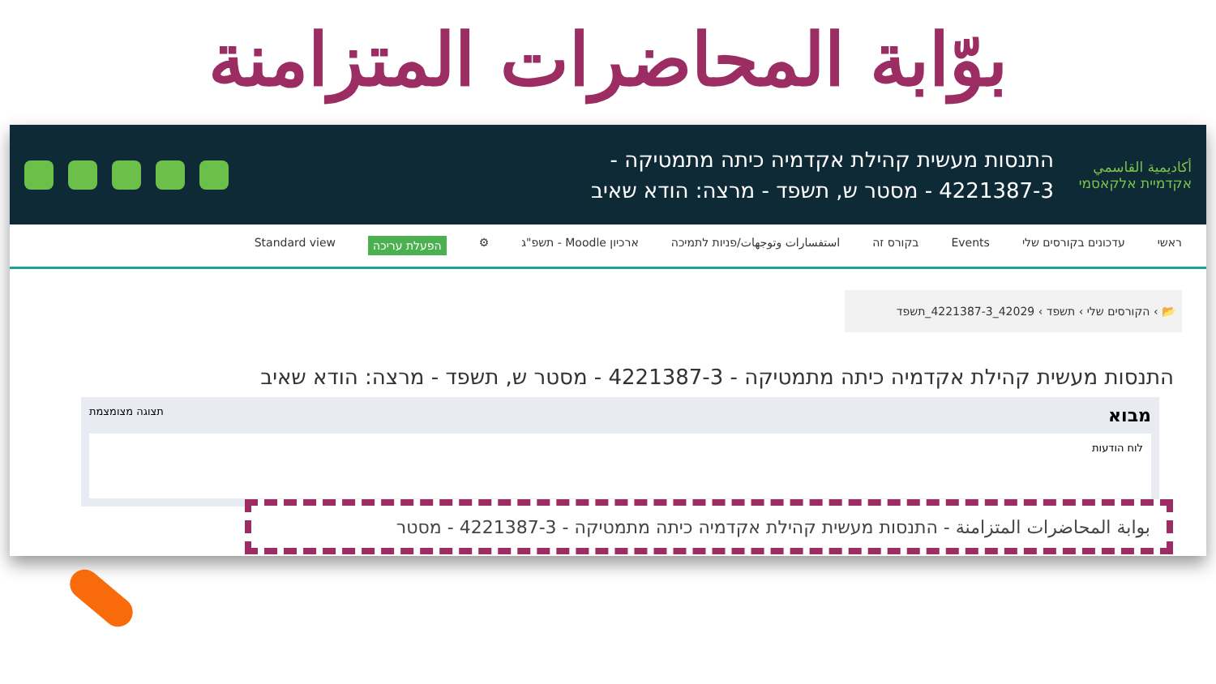بوّابة المحاضرات المتزامنة
أكاديمية القاسمي
אקדמיית אלקאסמי
התנסות מעשית קהילת אקדמיה כיתה מתמטיקה -
4221387-3 - מסטר ש, תשפד - מרצה: הודא שאיב
ראשי עדכונים בקורסים שלי Events בקורס זה استفسارات وتوجهات/פניות לתמיכה ארכיון Moodle - תשפ"ג ⚙ הפעלת עריכה Standard view
📂 › הקורסים שלי › תשפד › 42029_4221387-3_תשפד
התנסות מעשית קהילת אקדמיה כיתה מתמטיקה - 4221387-3 - מסטר ש, תשפד - מרצה: הודא שאיב
מבוא תצוגה מצומצמת
לוח הודעות
بوابة المحاضرات المتزامنة - התנסות מעשית קהילת אקדמיה כיתה מתמטיקה - 4221387-3 - מסטר